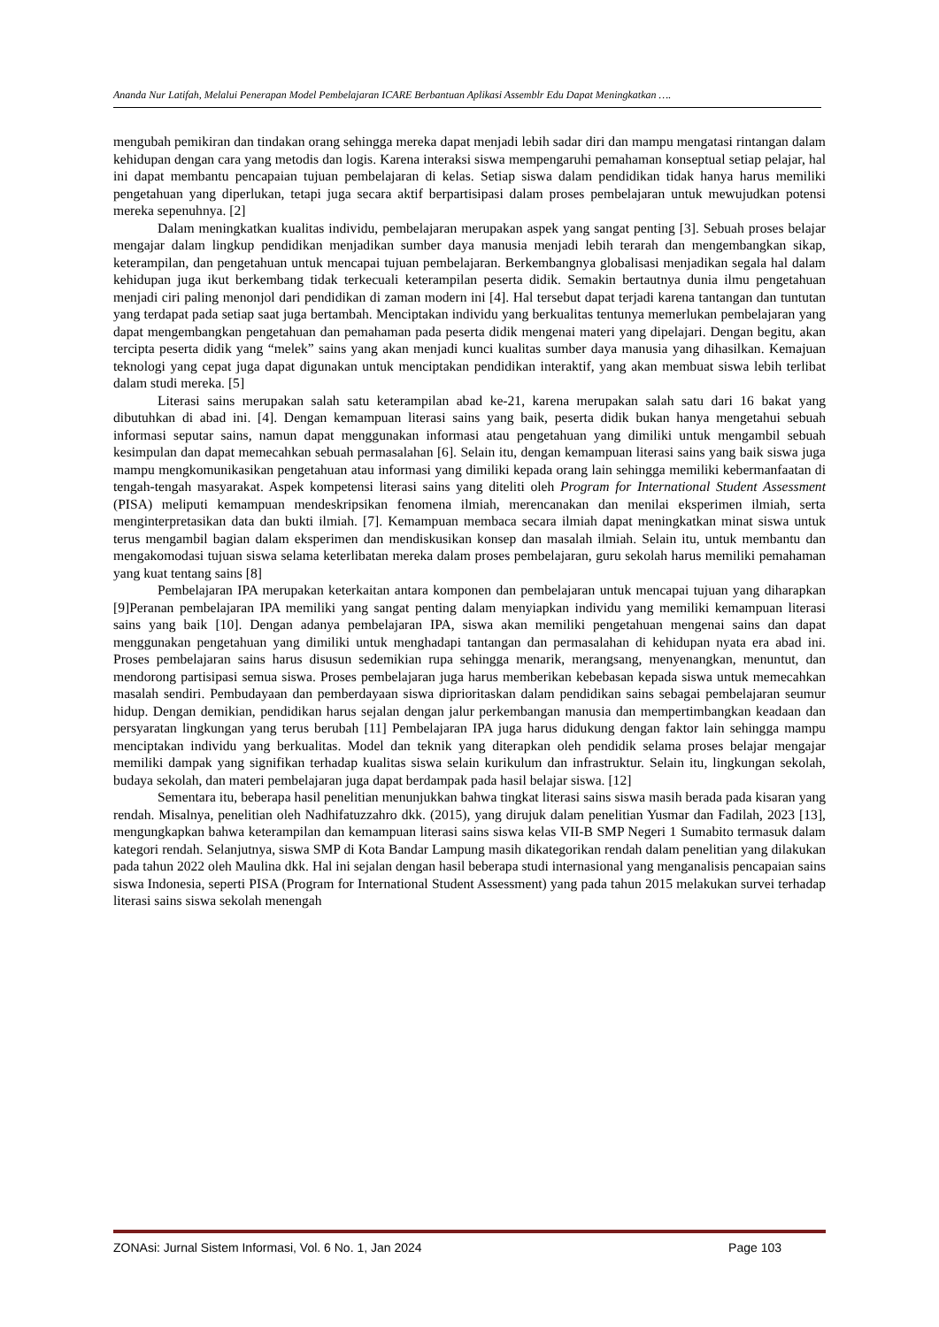Ananda Nur Latifah, Melalui Penerapan Model Pembelajaran ICARE Berbantuan Aplikasi Assemblr Edu Dapat Meningkatkan ….
mengubah pemikiran dan tindakan orang sehingga mereka dapat menjadi lebih sadar diri dan mampu mengatasi rintangan dalam kehidupan dengan cara yang metodis dan logis. Karena interaksi siswa mempengaruhi pemahaman konseptual setiap pelajar, hal ini dapat membantu pencapaian tujuan pembelajaran di kelas. Setiap siswa dalam pendidikan tidak hanya harus memiliki pengetahuan yang diperlukan, tetapi juga secara aktif berpartisipasi dalam proses pembelajaran untuk mewujudkan potensi mereka sepenuhnya. [2]
Dalam meningkatkan kualitas individu, pembelajaran merupakan aspek yang sangat penting [3]. Sebuah proses belajar mengajar dalam lingkup pendidikan menjadikan sumber daya manusia menjadi lebih terarah dan mengembangkan sikap, keterampilan, dan pengetahuan untuk mencapai tujuan pembelajaran. Berkembangnya globalisasi menjadikan segala hal dalam kehidupan juga ikut berkembang tidak terkecuali keterampilan peserta didik. Semakin bertautnya dunia ilmu pengetahuan menjadi ciri paling menonjol dari pendidikan di zaman modern ini [4]. Hal tersebut dapat terjadi karena tantangan dan tuntutan yang terdapat pada setiap saat juga bertambah. Menciptakan individu yang berkualitas tentunya memerlukan pembelajaran yang dapat mengembangkan pengetahuan dan pemahaman pada peserta didik mengenai materi yang dipelajari. Dengan begitu, akan tercipta peserta didik yang “melek” sains yang akan menjadi kunci kualitas sumber daya manusia yang dihasilkan. Kemajuan teknologi yang cepat juga dapat digunakan untuk menciptakan pendidikan interaktif, yang akan membuat siswa lebih terlibat dalam studi mereka. [5]
Literasi sains merupakan salah satu keterampilan abad ke-21, karena merupakan salah satu dari 16 bakat yang dibutuhkan di abad ini. [4]. Dengan kemampuan literasi sains yang baik, peserta didik bukan hanya mengetahui sebuah informasi seputar sains, namun dapat menggunakan informasi atau pengetahuan yang dimiliki untuk mengambil sebuah kesimpulan dan dapat memecahkan sebuah permasalahan [6]. Selain itu, dengan kemampuan literasi sains yang baik siswa juga mampu mengkomunikasikan pengetahuan atau informasi yang dimiliki kepada orang lain sehingga memiliki kebermanfaatan di tengah-tengah masyarakat. Aspek kompetensi literasi sains yang diteliti oleh Program for International Student Assessment (PISA) meliputi kemampuan mendeskripsikan fenomena ilmiah, merencanakan dan menilai eksperimen ilmiah, serta menginterpretasikan data dan bukti ilmiah. [7]. Kemampuan membaca secara ilmiah dapat meningkatkan minat siswa untuk terus mengambil bagian dalam eksperimen dan mendiskusikan konsep dan masalah ilmiah. Selain itu, untuk membantu dan mengakomodasi tujuan siswa selama keterlibatan mereka dalam proses pembelajaran, guru sekolah harus memiliki pemahaman yang kuat tentang sains [8]
Pembelajaran IPA merupakan keterkaitan antara komponen dan pembelajaran untuk mencapai tujuan yang diharapkan [9]Peranan pembelajaran IPA memiliki yang sangat penting dalam menyiapkan individu yang memiliki kemampuan literasi sains yang baik [10]. Dengan adanya pembelajaran IPA, siswa akan memiliki pengetahuan mengenai sains dan dapat menggunakan pengetahuan yang dimiliki untuk menghadapi tantangan dan permasalahan di kehidupan nyata era abad ini. Proses pembelajaran sains harus disusun sedemikian rupa sehingga menarik, merangsang, menyenangkan, menuntut, dan mendorong partisipasi semua siswa. Proses pembelajaran juga harus memberikan kebebasan kepada siswa untuk memecahkan masalah sendiri. Pembudayaan dan pemberdayaan siswa diprioritaskan dalam pendidikan sains sebagai pembelajaran seumur hidup. Dengan demikian, pendidikan harus sejalan dengan jalur perkembangan manusia dan mempertimbangkan keadaan dan persyaratan lingkungan yang terus berubah [11] Pembelajaran IPA juga harus didukung dengan faktor lain sehingga mampu menciptakan individu yang berkualitas. Model dan teknik yang diterapkan oleh pendidik selama proses belajar mengajar memiliki dampak yang signifikan terhadap kualitas siswa selain kurikulum dan infrastruktur. Selain itu, lingkungan sekolah, budaya sekolah, dan materi pembelajaran juga dapat berdampak pada hasil belajar siswa. [12]
Sementara itu, beberapa hasil penelitian menunjukkan bahwa tingkat literasi sains siswa masih berada pada kisaran yang rendah. Misalnya, penelitian oleh Nadhifatuzzahro dkk. (2015), yang dirujuk dalam penelitian Yusmar dan Fadilah, 2023 [13], mengungkapkan bahwa keterampilan dan kemampuan literasi sains siswa kelas VII-B SMP Negeri 1 Sumabito termasuk dalam kategori rendah. Selanjutnya, siswa SMP di Kota Bandar Lampung masih dikategorikan rendah dalam penelitian yang dilakukan pada tahun 2022 oleh Maulina dkk. Hal ini sejalan dengan hasil beberapa studi internasional yang menganalisis pencapaian sains siswa Indonesia, seperti PISA (Program for International Student Assessment) yang pada tahun 2015 melakukan survei terhadap literasi sains siswa sekolah menengah
ZONAsi: Jurnal Sistem Informasi, Vol. 6 No. 1, Jan 2024 Page 103